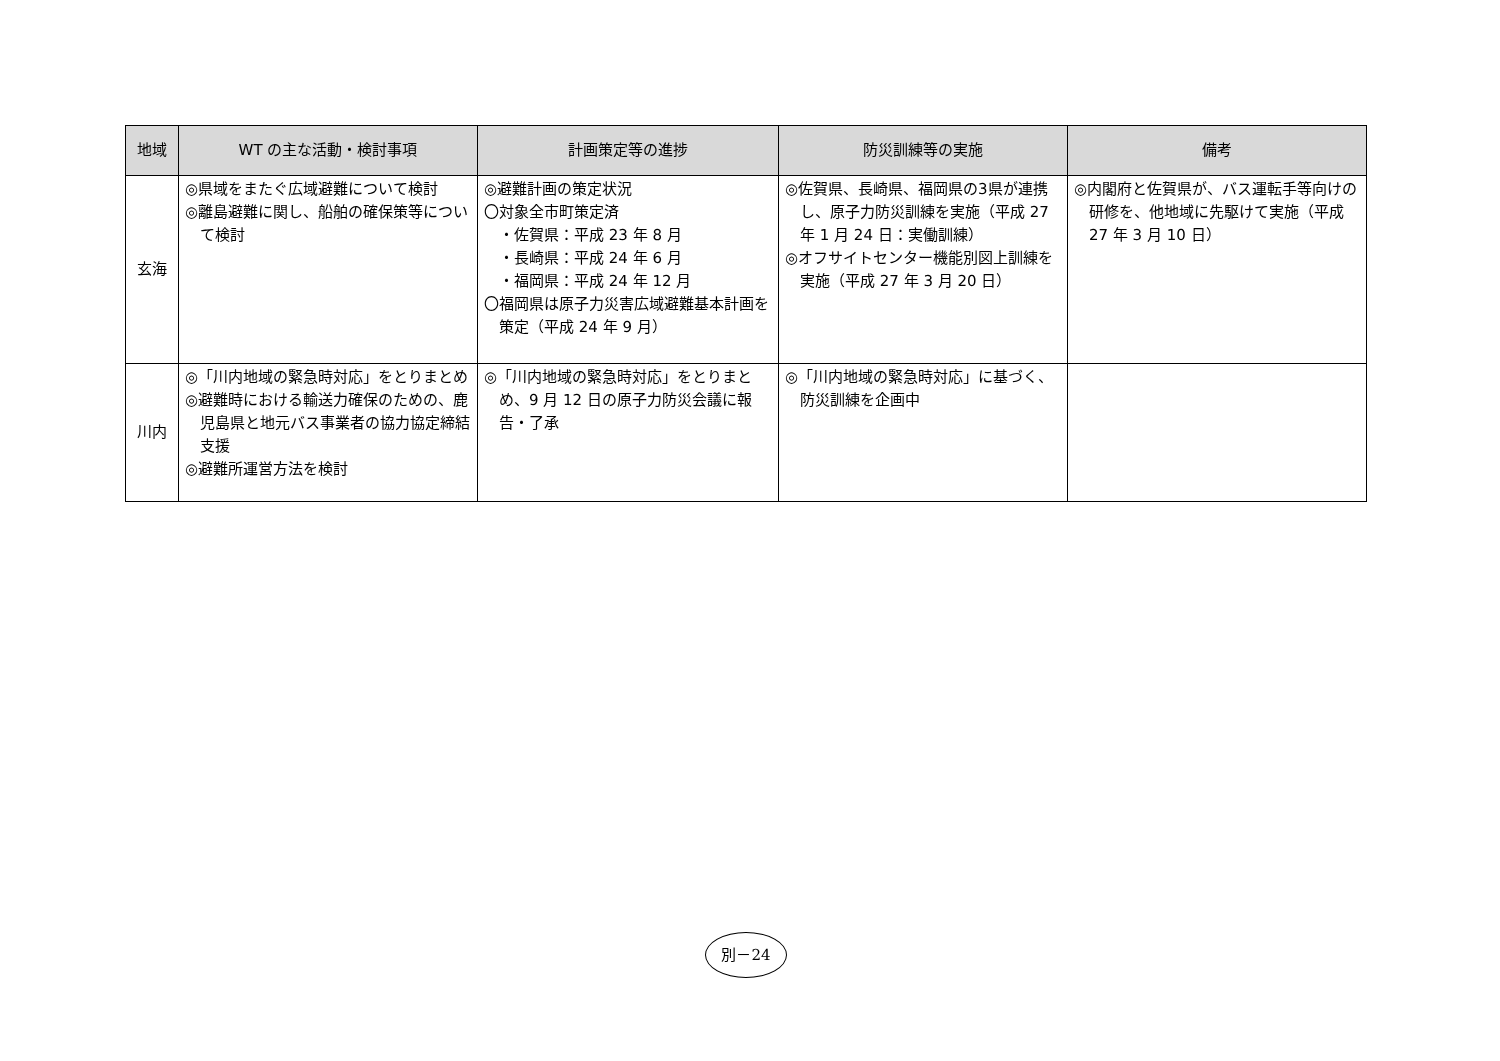| 地域 | WT の主な活動・検討事項 | 計画策定等の進捗 | 防災訓練等の実施 | 備考 |
| --- | --- | --- | --- | --- |
| 玄海 | ◎県域をまたぐ広域避難について検討 ◎離島避難に関し、船舶の確保策等について検討 | ◎避難計画の策定状況 〇対象全市町策定済 ・佐賀県：平成 23 年 8 月 ・長崎県：平成 24 年 6 月 ・福岡県：平成 24 年 12 月 〇福岡県は原子力災害広域避難基本計画を策定（平成 24 年 9 月） | ◎佐賀県、長崎県、福岡県の3県が連携し、原子力防災訓練を実施（平成 27 年 1 月 24 日：実働訓練） ◎オフサイトセンター機能別図上訓練を実施（平成 27 年 3 月 20 日） | ◎内閣府と佐賀県が、バス運転手等向けの研修を、他地域に先駆けて実施（平成 27 年 3 月 10 日） |
| 川内 | ◎「川内地域の緊急時対応」をとりまとめ ◎避難時における輸送力確保のための、鹿児島県と地元バス事業者の協力協定締結支援 ◎避難所運営方法を検討 | ◎「川内地域の緊急時対応」をとりまとめ、9 月 12 日の原子力防災会議に報告・了承 | ◎「川内地域の緊急時対応」に基づく、防災訓練を企画中 | |
別－24